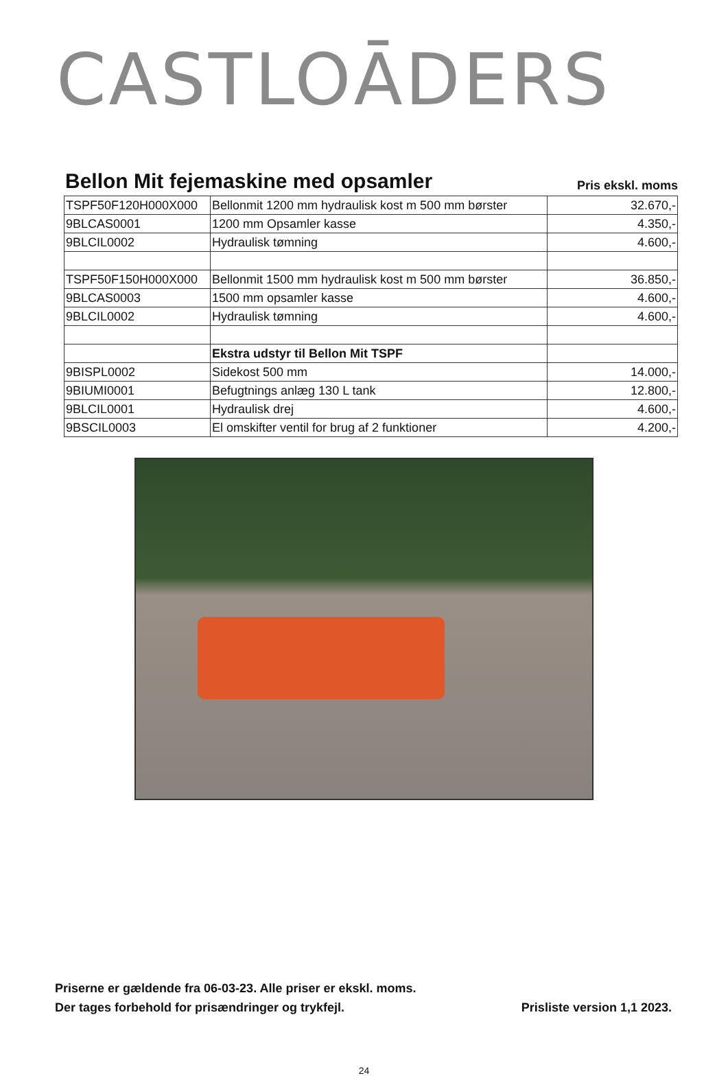CASTLOĀDERS
Bellon Mit fejemaskine med opsamler
Pris ekskl. moms
| TSPF50F120H000X000 | Bellonmit 1200 mm hydraulisk kost m 500 mm børster | 32.670,- |
| 9BLCAS0001 | 1200 mm Opsamler kasse | 4.350,- |
| 9BLCIL0002 | Hydraulisk tømning | 4.600,- |
| TSPF50F150H000X000 | Bellonmit 1500 mm hydraulisk kost m 500 mm børster | 36.850,- |
| 9BLCAS0003 | 1500 mm opsamler kasse | 4.600,- |
| 9BLCIL0002 | Hydraulisk tømning | 4.600,- |
| | Ekstra udstyr til Bellon Mit TSPF | |
| 9BISPL0002 | Sidekost 500 mm | 14.000,- |
| 9BIUMI0001 | Befugtnings anlæg 130 L tank | 12.800,- |
| 9BLCIL0001 | Hydraulisk drej | 4.600,- |
| 9BSCIL0003 | El omskifter ventil for brug af 2 funktioner | 4.200,- |
Priserne er gældende fra 06-03-23. Alle priser er ekskl. moms.
Der tages forbehold for prisændringer og trykfejl.
Prisliste version 1,1 2023.
24